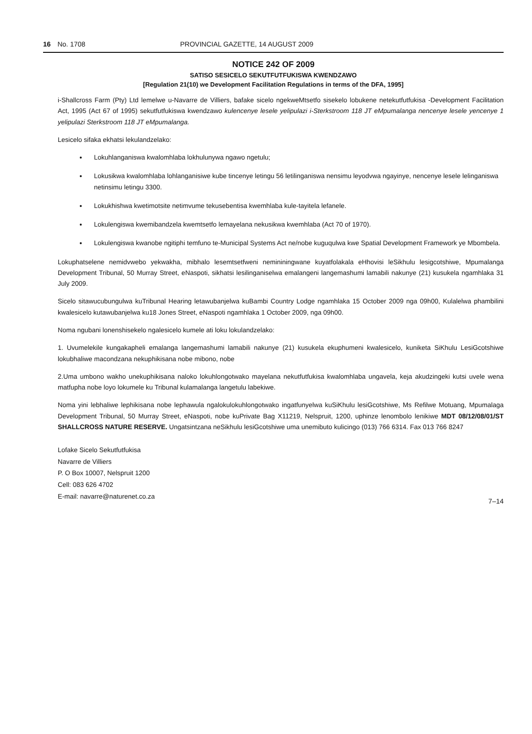16 No. 1708 PROVINCIAL GAZETTE, 14 AUGUST 2009
NOTICE 242 OF 2009
SATISO SESICELO SEKUTFUTFUKISWA KWENDZAWO
[Regulation 21(10) we Development Facilitation Regulations in terms of the DFA, 1995]
i-Shallcross Farm (Pty) Ltd lemelwe u-Navarre de Villiers, bafake sicelo ngekweMtsetfo sisekelo lobukene netekutfutfukisa -Development Facilitation Act, 1995 (Act 67 of 1995) sekutfutfukiswa kwendzawo kulencenye lesele yelipulazi i-Sterkstroom 118 JT eMpumalanga nencenye lesele yencenye 1 yelipulazi Sterkstroom 118 JT eMpumalanga.
Lesicelo sifaka ekhatsi lekulandzelako:
Lokuhlanganiswa kwalomhlaba lokhulunywa ngawo ngetulu;
Lokusikwa kwalomhlaba lohlanganisiwe kube tincenye letingu 56 letilinganiswa nensimu leyodvwa ngayinye, nencenye lesele lelinganiswa netinsimu letingu 3300.
Lokukhishwa kwetimotsite netimvume tekusebentisa kwemhlaba kule-tayitela lefanele.
Lokulengiswa kwemibandzela kwemtsetfo lemayelana nekusikwa kwemhlaba (Act 70 of 1970).
Lokulengiswa kwanobe ngitiphi temfuno te-Municipal Systems Act ne/nobe kuguqulwa kwe Spatial Development Framework ye Mbombela.
Lokuphatselene nemidvwebo yekwakha, mibhalo lesemtsetfweni nemininingwane kuyatfolakala eHhovisi leSikhulu lesigcotshiwe, Mpumalanga Development Tribunal, 50 Murray Street, eNaspoti, sikhatsi lesilinganiselwa emalangeni langemashumi lamabili nakunye (21) kusukela ngamhlaka 31 July 2009.
Sicelo sitawucubungulwa kuTribunal Hearing letawubanjelwa kuBambi Country Lodge ngamhlaka 15 October 2009 nga 09h00, Kulalelwa phambilini kwalesicelo kutawubanjelwa ku18 Jones Street, eNaspoti ngamhlaka 1 October 2009, nga 09h00.
Noma ngubani lonenshisekelo ngalesicelo kumele ati loku lokulandzelako:
1. Uvumelekile kungakapheli emalanga langemashumi lamabili nakunye (21) kusukela ekuphumeni kwalesicelo, kuniketa SiKhulu LesiGcotshiwe lokubhaliwe macondzana nekuphikisana nobe mibono, nobe
2.Uma umbono wakho unekuphikisana naloko lokuhlongotwako mayelana nekutfutfukisa kwalomhlaba ungavela, keja akudzingeki kutsi uvele wena matfupha nobe loyo lokumele ku Tribunal kulamalanga langetulu labekiwe.
Noma yini lebhaliwe lephikisana nobe lephawula ngalokulokuhlongotwako ingatfunyelwa kuSiKhulu lesiGcotshiwe, Ms Refilwe Motuang, Mpumalaga Development Tribunal, 50 Murray Street, eNaspoti, nobe kuPrivate Bag X11219, Nelspruit, 1200, uphinze lenombolo lenikiwe MDT 08/12/08/01/ST SHALLCROSS NATURE RESERVE. Ungatsintzana neSikhulu lesiGcotshiwe uma unemibuto kulicingo (013) 766 6314. Fax 013 766 8247
Lofake Sicelo Sekutfutfukisa
Navarre de Villiers
P. O Box 10007, Nelspruit 1200
Cell: 083 626 4702
E-mail: navarre@naturenet.co.za
7–14